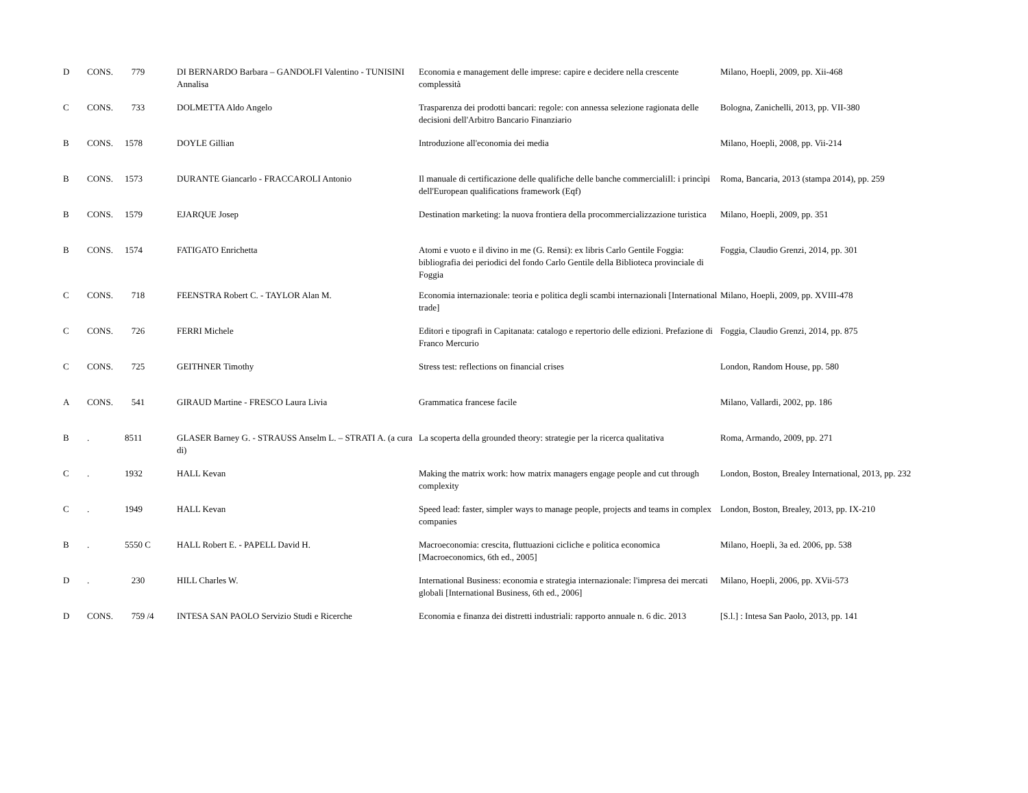| D | CONS. | 779 | DI BERNARDO Barbara – GANDOLFI Valentino - TUNISINI Annalisa | Economia e management delle imprese: capire e decidere nella crescente complessità | Milano, Hoepli, 2009, pp. Xii-468 |
| C | CONS. | 733 | DOLMETTA Aldo Angelo | Trasparenza dei prodotti bancari: regole: con annessa selezione ragionata delle decisioni dell'Arbitro Bancario Finanziario | Bologna, Zanichelli, 2013, pp. VII-380 |
| B | CONS. | 1578 | DOYLE Gillian | Introduzione all'economia dei media | Milano, Hoepli, 2008, pp. Vii-214 |
| B | CONS. | 1573 | DURANTE Giancarlo - FRACCAROLI Antonio | Il manuale di certificazione delle qualifiche delle banche commercialiIl: i princìpi dell'European qualifications framework (Eqf) | Roma, Bancaria, 2013 (stampa 2014), pp. 259 |
| B | CONS. | 1579 | EJARQUE Josep | Destination marketing: la nuova frontiera della procommercializzazione turistica | Milano, Hoepli, 2009, pp. 351 |
| B | CONS. | 1574 | FATIGATO Enrichetta | Atomi e vuoto e il divino in me (G. Rensi): ex libris Carlo Gentile Foggia: bibliografia dei periodici del fondo Carlo Gentile della Biblioteca provinciale di Foggia | Foggia, Claudio Grenzi, 2014, pp. 301 |
| C | CONS. | 718 | FEENSTRA Robert C. - TAYLOR Alan M. | Economia internazionale: teoria e politica degli scambi internazionali [International trade] | Milano, Hoepli, 2009, pp. XVIII-478 |
| C | CONS. | 726 | FERRI Michele | Editori e tipografi in Capitanata: catalogo e repertorio delle edizioni. Prefazione di Franco Mercurio | Foggia, Claudio Grenzi, 2014, pp. 875 |
| C | CONS. | 725 | GEITHNER Timothy | Stress test: reflections on financial crises | London, Random House, pp. 580 |
| A | CONS. | 541 | GIRAUD Martine - FRESCO Laura Livia | Grammatica francese facile | Milano, Vallardi, 2002, pp. 186 |
| B | . | 8511 | GLASER Barney G. - STRAUSS Anselm L. – STRATI A. (a cura di) | La scoperta della grounded theory: strategie per la ricerca qualitativa | Roma, Armando, 2009, pp. 271 |
| C | . | 1932 | HALL Kevan | Making the matrix work: how matrix managers engage people and cut through complexity | London, Boston, Brealey International, 2013, pp. 232 |
| C | . | 1949 | HALL Kevan | Speed lead: faster, simpler ways to manage people, projects and teams in complex companies | London, Boston, Brealey, 2013, pp. IX-210 |
| B | . | 5550 C | HALL Robert E. - PAPELL David H. | Macroeconomia: crescita, fluttuazioni cicliche e politica economica [Macroeconomics, 6th ed., 2005] | Milano, Hoepli, 3a ed. 2006, pp. 538 |
| D | . | 230 | HILL Charles W. | International Business: economia e strategia internazionale: l'impresa dei mercati globali [International Business, 6th ed., 2006] | Milano, Hoepli, 2006, pp. XVii-573 |
| D | CONS. | 759 /4 | INTESA SAN PAOLO Servizio Studi e Ricerche | Economia e finanza dei distretti industriali: rapporto annuale n. 6 dic. 2013 | [S.l.] : Intesa San Paolo, 2013, pp. 141 |